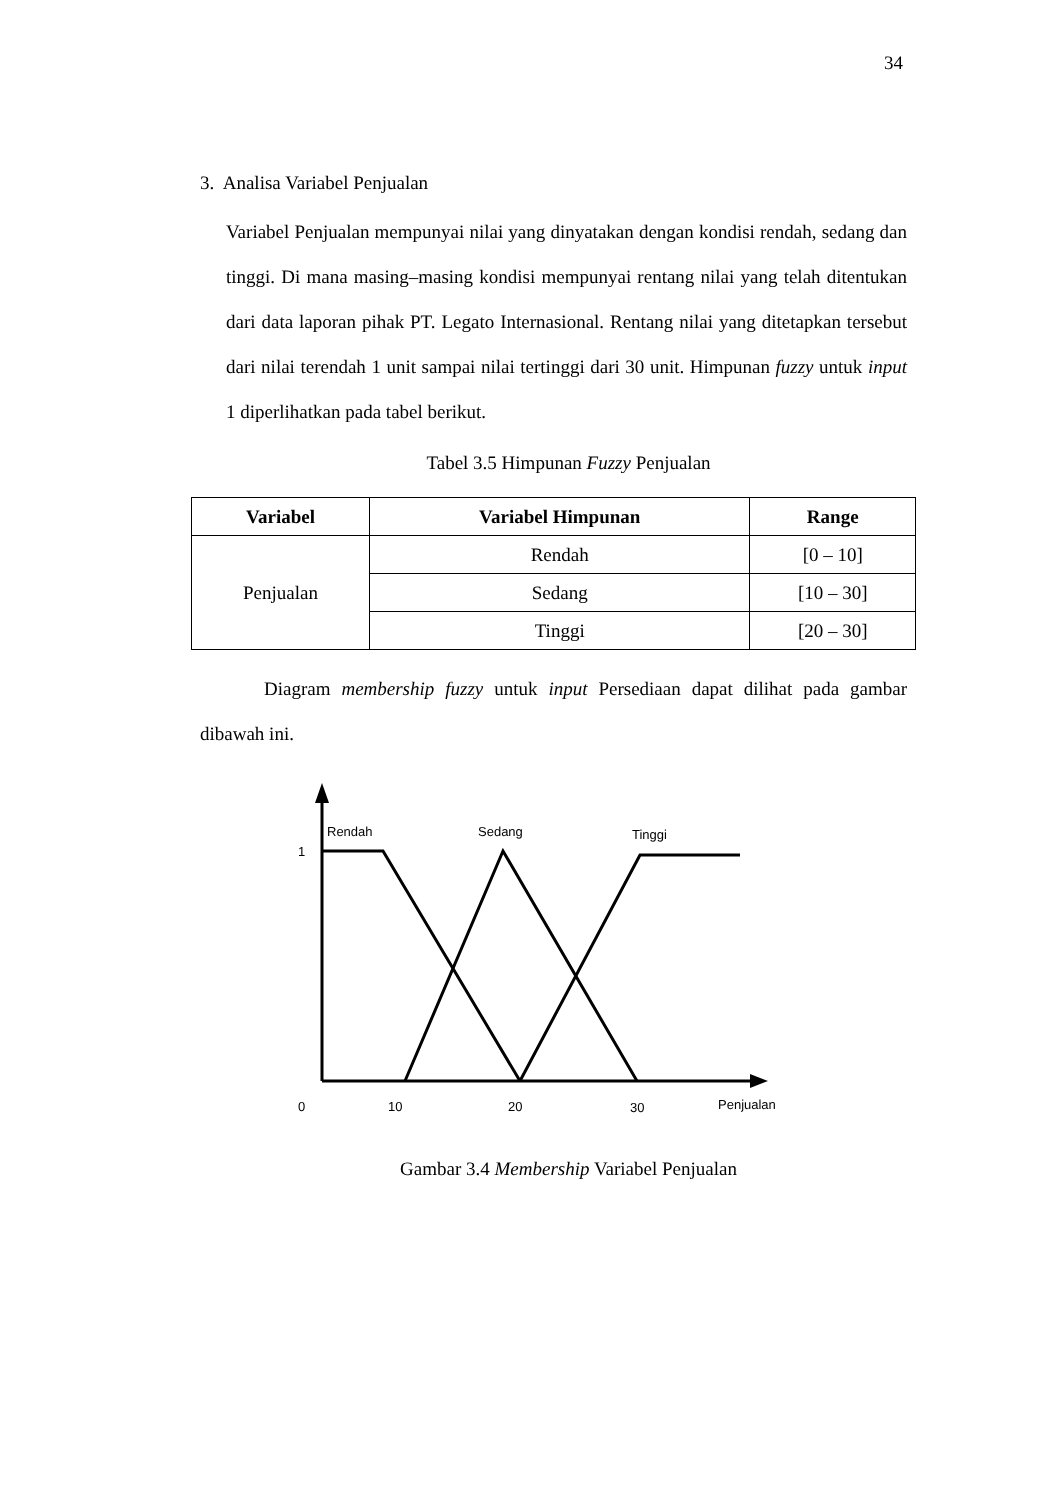34
3. Analisa Variabel Penjualan
Variabel Penjualan mempunyai nilai yang dinyatakan dengan kondisi rendah, sedang dan tinggi. Di mana masing–masing kondisi mempunyai rentang nilai yang telah ditentukan dari data laporan pihak PT. Legato Internasional. Rentang nilai yang ditetapkan tersebut dari nilai terendah 1 unit sampai nilai tertinggi dari 30 unit. Himpunan fuzzy untuk input 1 diperlihatkan pada tabel berikut.
Tabel 3.5 Himpunan Fuzzy Penjualan
| Variabel | Variabel Himpunan | Range |
| --- | --- | --- |
| Penjualan | Rendah | [0 – 10] |
| | Sedang | [10 – 30] |
| | Tinggi | [20 – 30] |
Diagram membership fuzzy untuk input Persediaan dapat dilihat pada gambar dibawah ini.
Rendah
Sedang
Tinggi
1
0
10
20
30
Penjualan
Gambar 3.4 Membership Variabel Penjualan